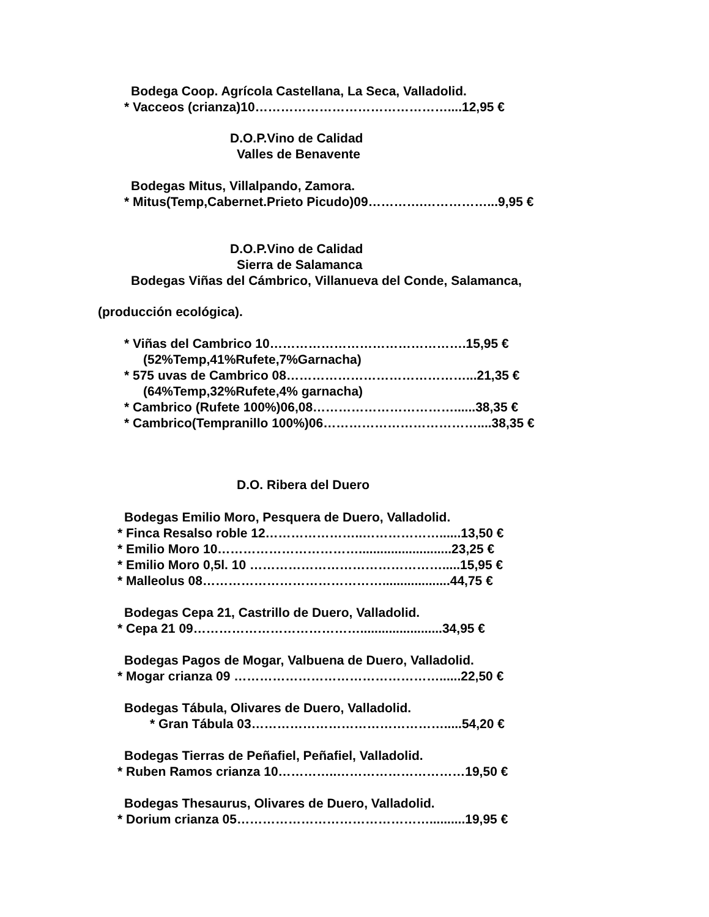Bodega Coop. Agrícola Castellana, La Seca, Valladolid.
* Vacceos (crianza)10………………………………………....12,95 €
D.O.P.Vino de Calidad
Valles de Benavente
Bodegas Mitus, Villalpando, Zamora.
* Mitus(Temp,Cabernet.Prieto Picudo)09………….……………...9,95 €
D.O.P.Vino de Calidad
Sierra de Salamanca
Bodegas Viñas del Cámbrico, Villanueva del Conde, Salamanca,
(producción ecológica).
* Viñas del Cambrico 10……………………………………….15,95 €
(52%Temp,41%Rufete,7%Garnacha)
* 575 uvas de Cambrico 08……………………………………...21,35 €
(64%Temp,32%Rufete,4% garnacha)
* Cambrico (Rufete 100%)06,08……………………………......38,35 €
* Cambrico(Tempranillo 100%)06………………………………....38,35 €
D.O. Ribera del Duero
Bodegas Emilio Moro, Pesquera de Duero, Valladolid.
* Finca Resalso roble 12…………………..………………......13,50 €
* Emilio Moro 10……………………………..........................23,25 €
* Emilio Moro 0,5l. 10 ……………………………………….....15,95 €
* Malleolus 08……………………………………...................44,75 €
Bodegas Cepa 21, Castrillo de Duero, Valladolid.
* Cepa 21 09………………………………….......................34,95 €
Bodegas Pagos de Mogar, Valbuena de Duero, Valladolid.
* Mogar crianza 09 …………………………………………......22,50 €
Bodegas Tábula, Olivares de Duero, Valladolid.
* Gran Tábula 03……………………………………….....54,20 €
Bodegas Tierras de Peñafiel, Peñafiel, Valladolid.
* Ruben Ramos crianza 10…………..…………………………19,50 €
Bodegas Thesaurus, Olivares de Duero, Valladolid.
* Dorium crianza 05………………………………………..........19,95 €